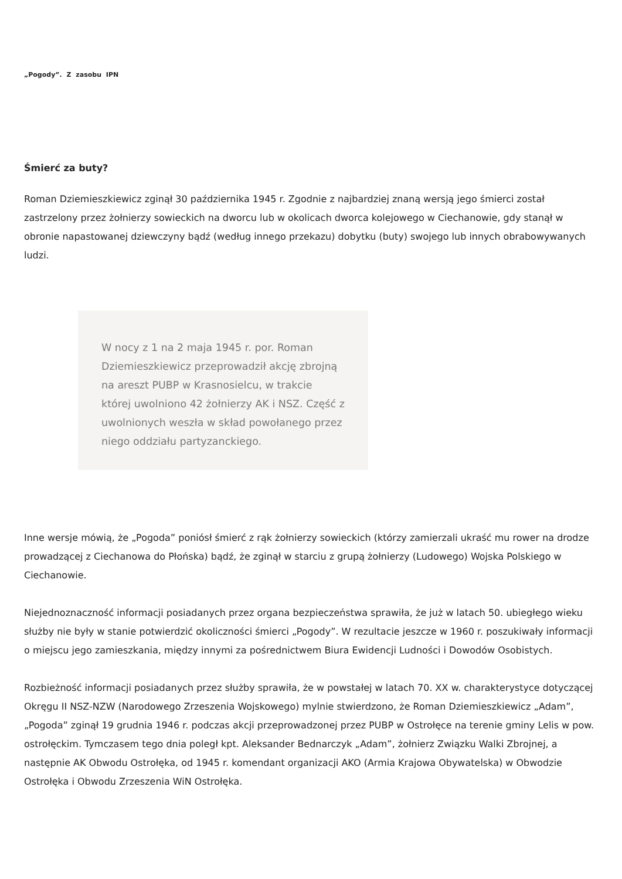„Pogody”. Z zasobu IPN
Śmierć za buty?
Roman Dziemieszkiewicz zginął 30 października 1945 r. Zgodnie z najbardziej znaną wersją jego śmierci został zastrzelony przez żołnierzy sowieckich na dworcu lub w okolicach dworca kolejowego w Ciechanowie, gdy stanął w obronie napastowanej dziewczyny bądź (według innego przekazu) dobytku (buty) swojego lub innych obrabowywanych ludzi.
W nocy z 1 na 2 maja 1945 r. por. Roman Dziemieszkiewicz przeprowadził akcję zbrojną na areszt PUBP w Krasnosielcu, w trakcie której uwolniono 42 żołnierzy AK i NSZ. Część z uwolnionych weszła w skład powołanego przez niego oddziału partyzanckiego.
Inne wersje mówią, że „Pogoda” poniósł śmierć z rąk żołnierzy sowieckich (którzy zamierzali ukraść mu rower na drodze prowadzącej z Ciechanowa do Płońska) bądź, że zginął w starciu z grupą żołnierzy (Ludowego) Wojska Polskiego w Ciechanowie.
Niejednoznaczność informacji posiadanych przez organa bezpieczeństwa sprawiła, że już w latach 50. ubiegłego wieku służby nie były w stanie potwierdzić okoliczności śmierci „Pogody”. W rezultacie jeszcze w 1960 r. poszukiwały informacji o miejscu jego zamieszkania, między innymi za pośrednictwem Biura Ewidencji Ludności i Dowodów Osobistych.
Rozbieżność informacji posiadanych przez służby sprawiła, że w powstałej w latach 70. XX w. charakterystyce dotyczącej Okręgu II NSZ-NZW (Narodowego Zrzeszenia Wojskowego) mylnie stwierdzono, że Roman Dziemieszkiewicz „Adam”, „Pogoda” zginął 19 grudnia 1946 r. podczas akcji przeprowadzonej przez PUBP w Ostrołęce na terenie gminy Lelis w pow. ostrołęckim. Tymczasem tego dnia poległ kpt. Aleksander Bednarczyk „Adam”, żołnierz Związku Walki Zbrojnej, a następnie AK Obwodu Ostrołęka, od 1945 r. komendant organizacji AKO (Armia Krajowa Obywatelska) w Obwodzie Ostrołęka i Obwodu Zrzeszenia WiN Ostrołęka.